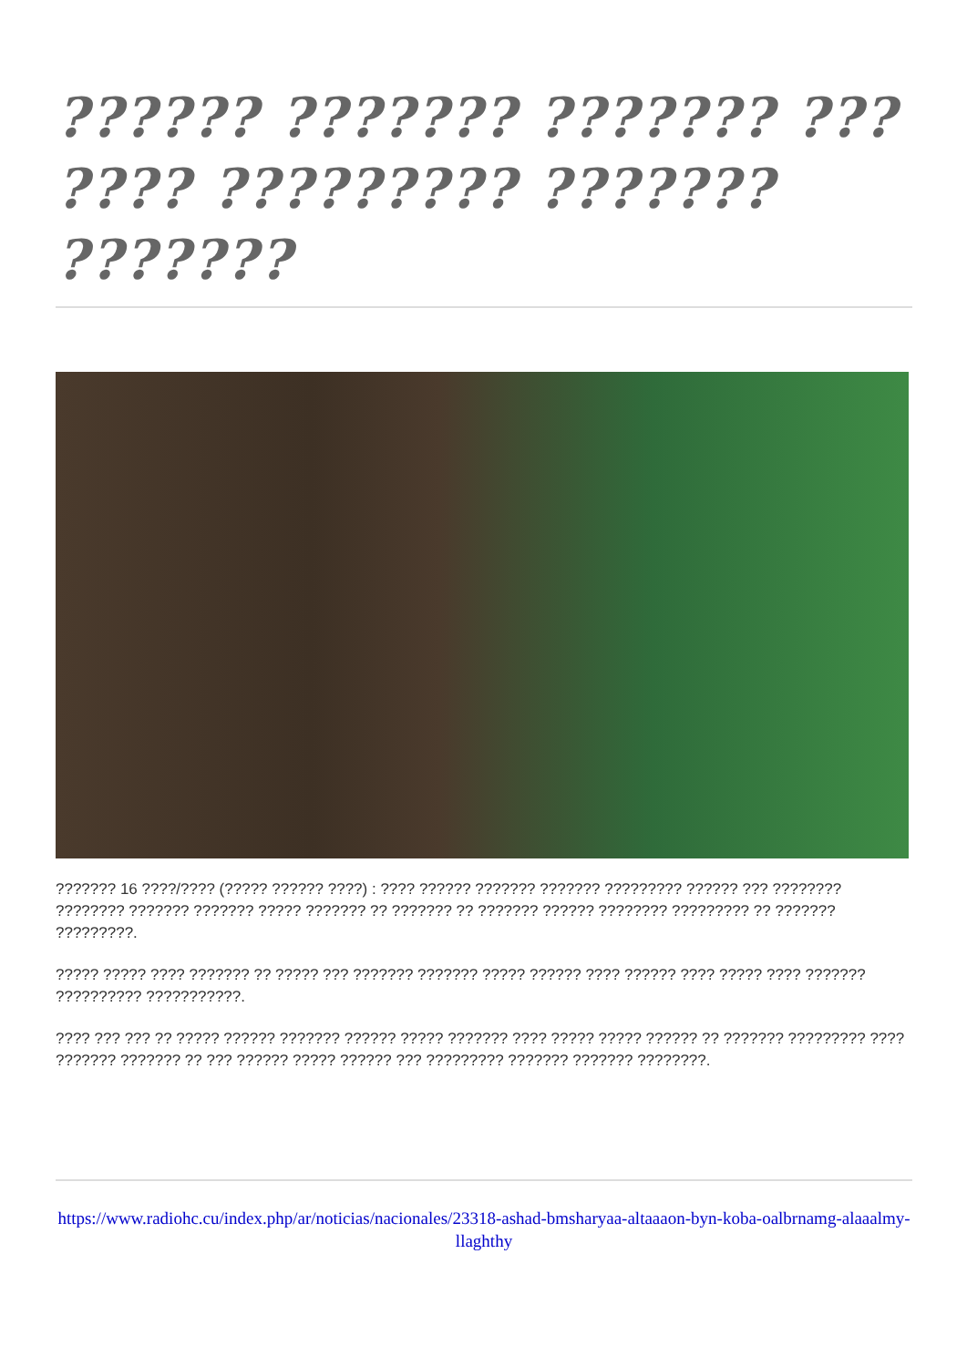?????? ??????? ??????? ??? ???? ????????? ??????? ???????
??????? 16 ????/???? (????? ?????? ????) : ???? ?????? ??????? ??????? ????????? ?????? ??? ???????? ???????? ??????? ??????? ????? ??????? ?? ??????? ?? ??????? ?????? ???????? ????????? ?? ??????? ?????????.
????? ????? ???? ??????? ?? ????? ??? ??????? ??????? ????? ?????? ???? ?????? ???? ????? ???? ??????? ?????????? ???????????.
???? ??? ??? ?? ????? ?????? ??????? ?????? ????? ??????? ???? ????? ????? ?????? ?? ??????? ????????? ???? ??????? ??????? ?? ??? ?????? ????? ?????? ??? ????????? ??????? ??????? ????????.
https://www.radiohc.cu/index.php/ar/noticias/nacionales/23318-ashad-bmsharyaa-altaaaon-byn-koba-oalbrnamg-alaaalmy-llaghthy